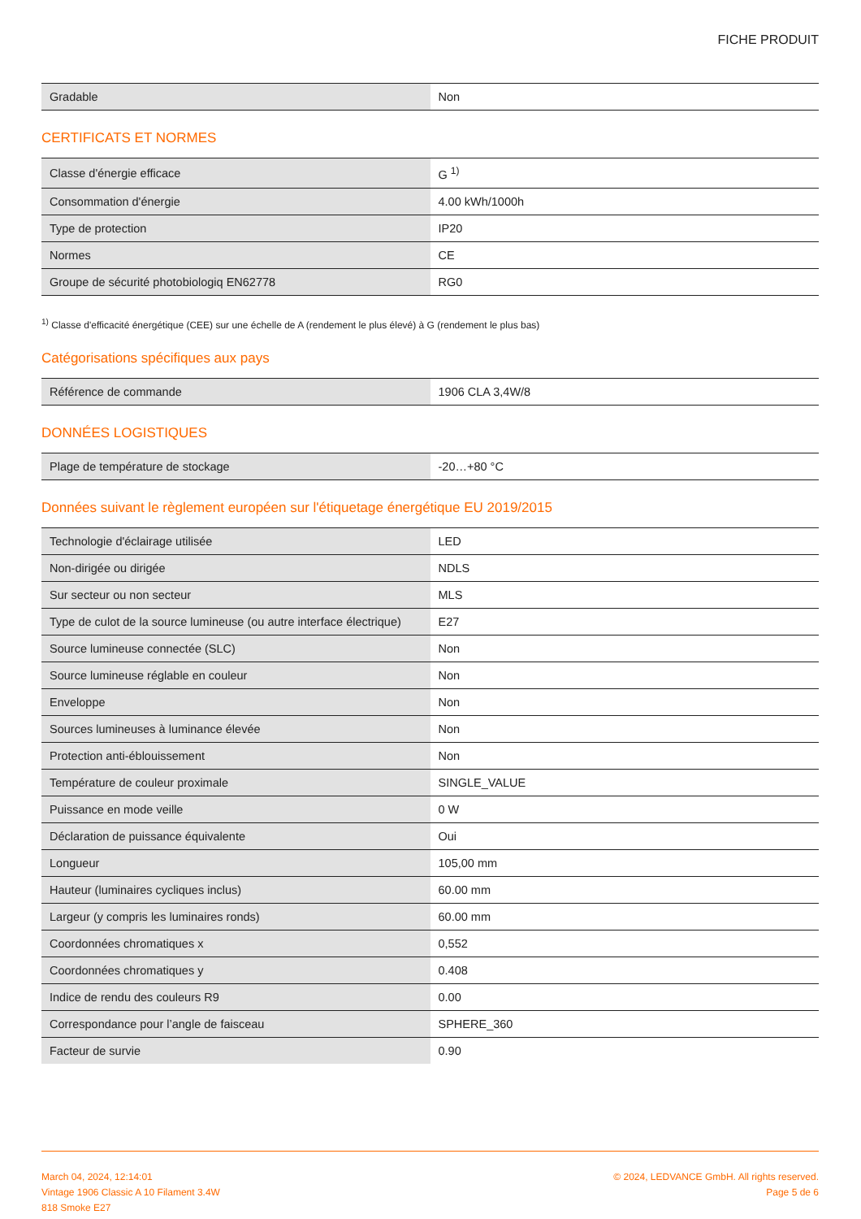FICHE PRODUIT
| Gradable | Non |
CERTIFICATS ET NORMES
| Classe d'énergie efficace | G <sup>1)</sup> |
| Consommation d'énergie | 4.00 kWh/1000h |
| Type de protection | IP20 |
| Normes | CE |
| Groupe de sécurité photobiologiq EN62778 | RG0 |
<sup>1)</sup> Classe d'efficacité énergétique (CEE) sur une échelle de A (rendement le plus élevé) à G (rendement le plus bas)
Catégorisations spécifiques aux pays
| Référence de commande | 1906 CLA 3,4W/8 |
DONNÉES LOGISTIQUES
| Plage de température de stockage | -20…+80 °C |
Données suivant le règlement européen sur l'étiquetage énergétique EU 2019/2015
| Technologie d'éclairage utilisée | LED |
| Non-dirigée ou dirigée | NDLS |
| Sur secteur ou non secteur | MLS |
| Type de culot de la source lumineuse (ou autre interface électrique) | E27 |
| Source lumineuse connectée (SLC) | Non |
| Source lumineuse réglable en couleur | Non |
| Enveloppe | Non |
| Sources lumineuses à luminance élevée | Non |
| Protection anti-éblouissement | Non |
| Température de couleur proximale | SINGLE_VALUE |
| Puissance en mode veille | 0 W |
| Déclaration de puissance équivalente | Oui |
| Longueur | 105,00 mm |
| Hauteur (luminaires cycliques inclus) | 60.00 mm |
| Largeur (y compris les luminaires ronds) | 60.00 mm |
| Coordonnées chromatiques x | 0,552 |
| Coordonnées chromatiques y | 0.408 |
| Indice de rendu des couleurs R9 | 0.00 |
| Correspondance pour l’angle de faisceau | SPHERE_360 |
| Facteur de survie | 0.90 |
March 04, 2024, 12:14:01
Vintage 1906 Classic A 10 Filament 3.4W
818 Smoke E27
© 2024, LEDVANCE GmbH. All rights reserved.
Page 5 de 6